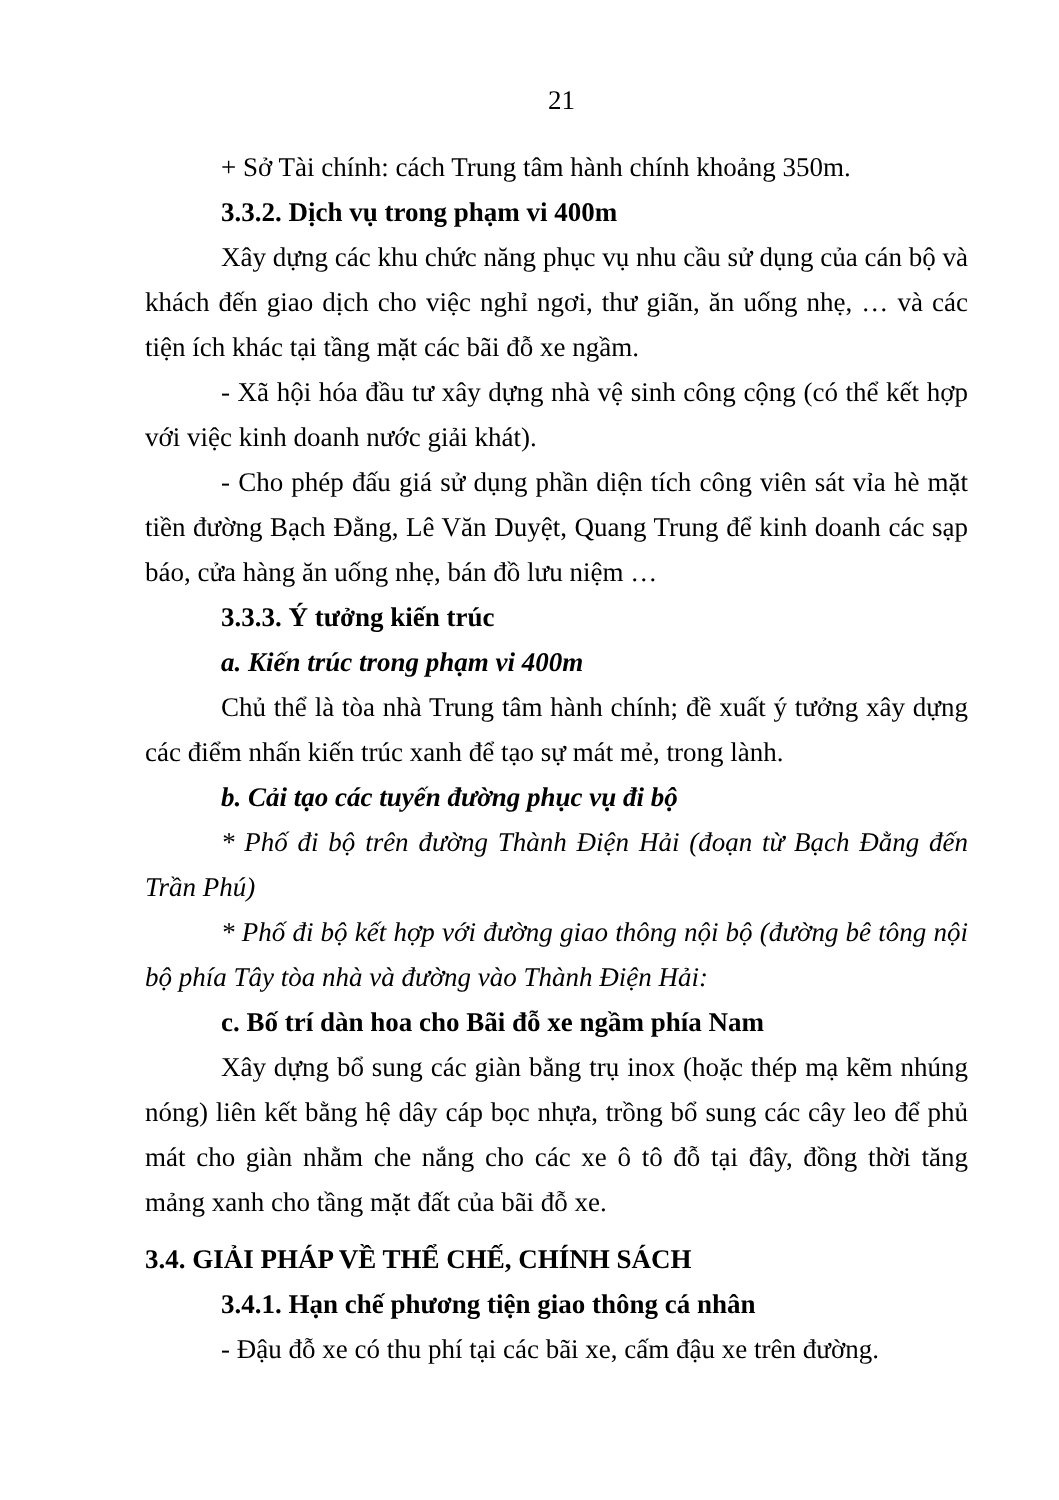21
+ Sở Tài chính: cách Trung tâm hành chính khoảng 350m.
3.3.2. Dịch vụ trong phạm vi 400m
Xây dựng các khu chức năng phục vụ nhu cầu sử dụng của cán bộ và khách đến giao dịch cho việc nghỉ ngơi, thư giãn, ăn uống nhẹ, … và các tiện ích khác tại tầng mặt các bãi đỗ xe ngầm.
- Xã hội hóa đầu tư xây dựng nhà vệ sinh công cộng (có thể kết hợp với việc kinh doanh nước giải khát).
- Cho phép đấu giá sử dụng phần diện tích công viên sát vỉa hè mặt tiền đường Bạch Đằng, Lê Văn Duyệt, Quang Trung để kinh doanh các sạp báo, cửa hàng ăn uống nhẹ, bán đồ lưu niệm …
3.3.3. Ý tưởng kiến trúc
a. Kiến trúc trong phạm vi 400m
Chủ thể là tòa nhà Trung tâm hành chính; đề xuất ý tưởng xây dựng các điểm nhấn kiến trúc xanh để tạo sự mát mẻ, trong lành.
b. Cải tạo các tuyến đường phục vụ đi bộ
* Phố đi bộ trên đường Thành Điện Hải (đoạn từ Bạch Đằng đến Trần Phú)
* Phố đi bộ kết hợp với đường giao thông nội bộ (đường bê tông nội bộ phía Tây tòa nhà và đường vào Thành Điện Hải:
c. Bố trí dàn hoa cho Bãi đỗ xe ngầm phía Nam
Xây dựng bổ sung các giàn bằng trụ inox (hoặc thép mạ kẽm nhúng nóng) liên kết bằng hệ dây cáp bọc nhựa, trồng bổ sung các cây leo để phủ mát cho giàn nhằm che nắng cho các xe ô tô đỗ tại đây, đồng thời tăng mảng xanh cho tầng mặt đất của bãi đỗ xe.
3.4. GIẢI PHÁP VỀ THỂ CHẾ, CHÍNH SÁCH
3.4.1. Hạn chế phương tiện giao thông cá nhân
- Đậu đỗ xe có thu phí tại các bãi xe, cấm đậu xe trên đường.